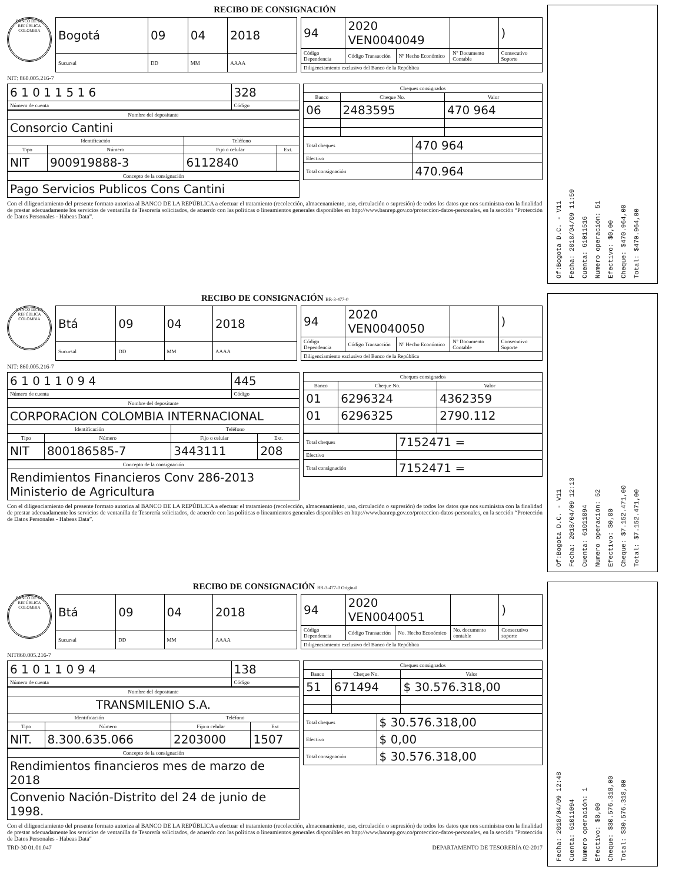RECIBO DE CONSIGNACIÓN
BANCO DE LA REPÚBLICA COLOMBIA
| Bogotá | 09 | 04 | 2018 |
| Sucursal | DD | MM | AAAA |
| 94 | 2020 VEN0040049 | | | ) |
| Código Dependencia | Código Transacción | Nº Hecho Económico | Nº Documento Contable | Consecutivo Soporte |
| Diligenciamiento exclusivo del Banco de la República | | | | |
NIT: 860.005.216-7
| 6 1 0 1 1 5 1 6 | 328 |
| Número de cuenta | Código |
| Nombre del depositante | | | |
| --- | --- | --- | --- |
| Consorcio Cantini | | | |
| Identificación | | Teléfono | |
| Tipo | Número | Fijo o celular | Ext. |
| NIT | 900919888-3 | 6112840 | |
| Concepto de la consignación |
| --- |
| Pago Servicios Publicos Cons Cantini |
| Cheques consignados | | |
| --- | --- | --- |
| Banco | Cheque No. | Valor |
| 06 | 2483595 | 470 964 |
| Total cheques | 470 964 |
| Efectivo | |
| Total consignación | 470.964 |
Con el diligenciamiento del presente formato autoriza al BANCO DE LA REPÚBLICA a efectuar el tratamiento (recolección, almacenamiento, uso, circulación o supresión) de todos los datos que nos suministra con la finalidad de prestar adecuadamente los servicios de ventanilla de Tesorería solicitados, de acuerdo con las políticas o lineamientos generales disponibles en http://www.banrep.gov.co/proteccion-datos-personales, en la sección “Protección de Datos Personales - Habeas Data”.
Of:Bogota D.C. - V11
Fecha: 2018/04/09 11:59
Cuenta: 61011516
Numero operación: 51
Efectivo: $0,00
Cheque: $470.964,00
Total: $470.964,00
RECIBO DE CONSIGNACIÓN BR-3-477-0
BANCO DE LA REPÚBLICA COLOMBIA
| Btá | 09 | 04 | 2018 |
| Sucursal | DD | MM | AAAA |
| 94 | 2020 VEN0040050 | | | ) |
| Código Dependencia | Código Transacción | Nº Hecho Económico | Nº Documento Contable | Consecutivo Soporte |
| Diligenciamiento exclusivo del Banco de la República | | | | |
NIT: 860.005.216-7
| 6 1 0 1 1 0 9 4 | 445 |
| Número de cuenta | Código |
| Nombre del depositante | | | |
| --- | --- | --- | --- |
| CORPORACION COLOMBIA INTERNACIONAL | | | |
| Identificación | | Teléfono | |
| Tipo | Número | Fijo o celular | Ext. |
| NIT | 800186585-7 | 3443111 | 208 |
| Concepto de la consignación |
| --- |
| Rendimientos Financieros Conv 286-2013 Ministerio de Agricultura |
| Cheques consignados | | |
| --- | --- | --- |
| Banco | Cheque No. | Valor |
| 01 | 6296324 | 4362359 |
| 01 | 6296325 | 2790.112 |
| Total cheques | 7152471 = |
| Efectivo | |
| Total consignación | 7152471 = |
Con el diligenciamiento del presente formato autoriza al BANCO DE LA REPÚBLICA a efectuar el tratamiento (recolección, almacenamiento, uso, circulación o supresión) de todos los datos que nos suministra con la finalidad de prestar adecuadamente los servicios de ventanilla de Tesorería solicitados, de acuerdo con las políticas o lineamientos generales disponibles en http://www.banrep.gov.co/proteccion-datos-personales, en la sección “Protección de Datos Personales - Habeas Data”.
Of:Bogota D.C. - V11
Fecha: 2018/04/09 12:13
Cuenta: 61011094
Numero operación: 52
Efectivo: $0,00
Cheque: $7.152.471,00
Total: $7.152.471,00
RECIBO DE CONSIGNACIÓN BR-3-477-0 Original
BANCO DE LA REPÚBLICA COLOMBIA
| Btá | 09 | 04 | 2018 |
| Sucursal | DD | MM | AAAA |
| 94 | 2020 VEN0040051 | | | ) |
| Código Dependencia | Código Transacción | No. Hecho Económico | No. documento contable | Consecutivo soporte |
| Diligenciamiento exclusivo del Banco de la República | | | | |
NIT860.005.216-7
| 6 1 0 1 1 0 9 4 | 138 |
| Número de cuenta | Código |
| Nombre del depositante | | | |
| --- | --- | --- | --- |
| TRANSMILENIO S.A. | | | |
| Identificación | | Teléfono | |
| Tipo | Número | Fijo o celular | Ext |
| NIT. | 8.300.635.066 | 2203000 | 1507 |
| Concepto de la consignación |
| --- |
| Rendimientos financieros mes de marzo de 2018 |
| Convenio Nación-Distrito del 24 de junio de 1998. |
| Cheques consignados | | |
| --- | --- | --- |
| Banco | Cheque No. | Valor |
| 51 | 671494 | $ 30.576.318,00 |
| Total cheques | $ 30.576.318,00 |
| Efectivo | $ 0,00 |
| Total consignación | $ 30.576.318,00 |
Con el diligenciamiento del presente formato autoriza al BANCO DE LA REPÚBLICA a efectuar el tratamiento (recolección, almacenamiento, uso, circulación o supresión) de todos los datos que nos suministra con la finalidad de prestar adecuadamente los servicios de ventanilla de Tesorería solicitados, de acuerdo con las políticas o lineamientos generales disponibles en http://www.banrep.gov.co/proteccion-datos-personales, en la sección "Protección de Datos Personales - Habeas Data"
TRD-30 01.01.047 DEPARTAMENTO DE TESORERÍA 02-2017
Fecha: 2018/04/09 12:48
Cuenta: 61011094
Numero operación: 1
Efectivo: $0,00
Cheque: $30.576.318,00
Total: $30.576.318,00